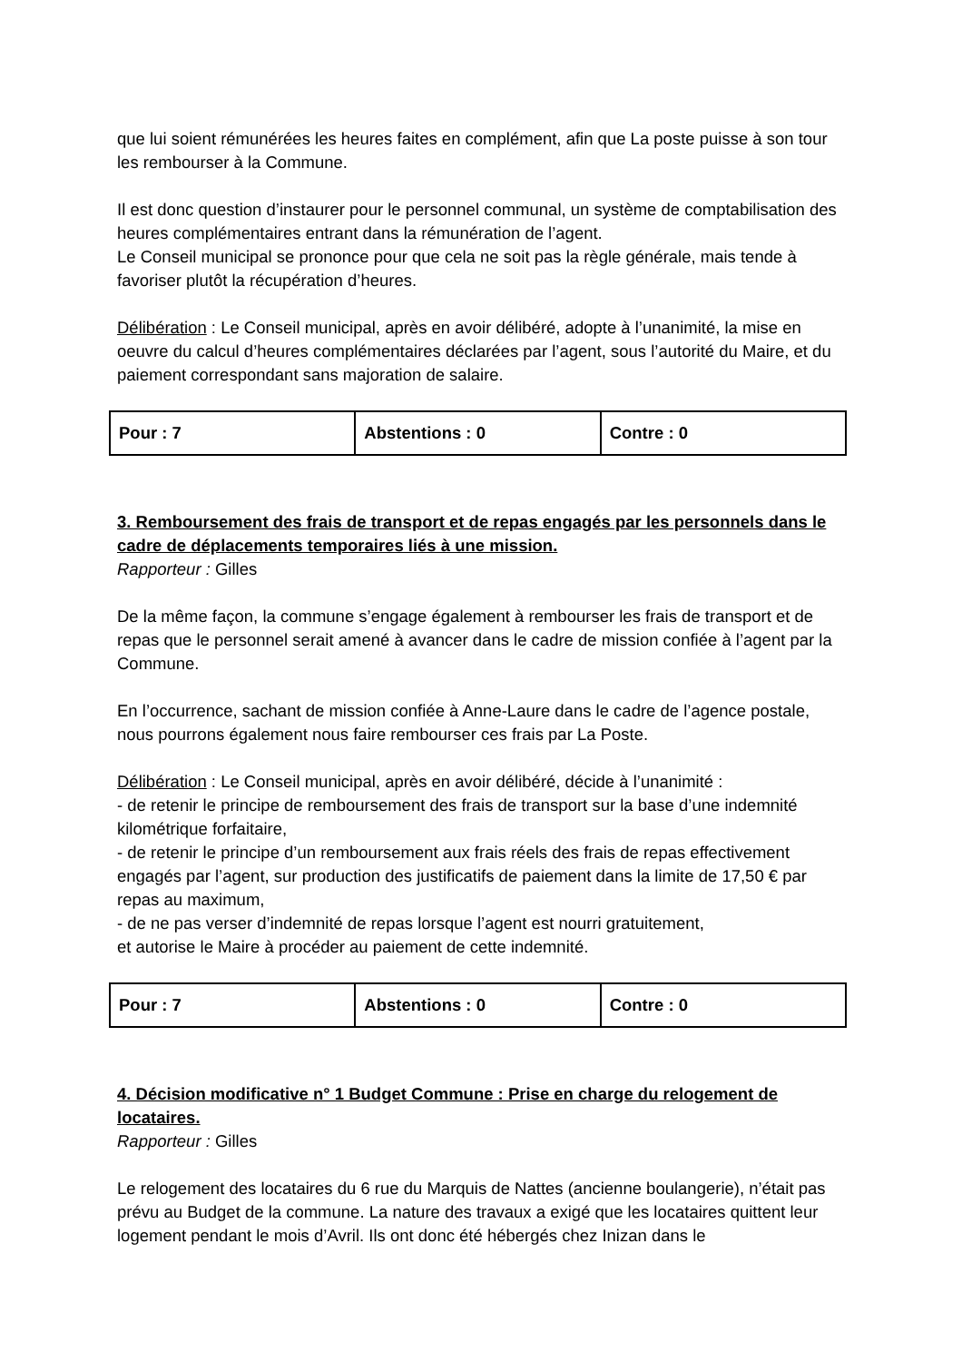que lui soient rémunérées les heures faites en complément, afin que La poste puisse à son tour les rembourser à la Commune.
Il est donc question d’instaurer pour le personnel communal, un système de comptabilisation des heures complémentaires entrant dans la rémunération de l’agent.
Le Conseil municipal se prononce pour que cela ne soit pas la règle générale, mais tende à favoriser plutôt la récupération d’heures.
Délibération : Le Conseil municipal, après en avoir délibéré, adopte à l’unanimité, la mise en oeuvre du calcul d’heures complémentaires déclarées par l’agent, sous l’autorité du Maire, et du paiement correspondant sans majoration de salaire.
| Pour : 7 | Abstentions : 0 | Contre : 0 |
3. Remboursement des frais de transport et de repas engagés par les personnels dans le cadre de déplacements temporaires liés à une mission.
Rapporteur : Gilles
De la même façon, la commune s’engage également à rembourser les frais de transport et de repas que le personnel serait amené à avancer dans le cadre de mission confiée à l’agent par la Commune.
En l’occurrence, sachant de mission confiée à Anne-Laure dans le cadre de l’agence postale, nous pourrons également nous faire rembourser ces frais par La Poste.
Délibération : Le Conseil municipal, après en avoir délibéré, décide à l’unanimité :
- de retenir le principe de remboursement des frais de transport sur la base d’une indemnité kilométrique forfaitaire,
- de retenir le principe d’un remboursement aux frais réels des frais de repas effectivement engagés par l’agent, sur production des justificatifs de paiement dans la limite de 17,50 € par repas au maximum,
- de ne pas verser d’indemnité de repas lorsque l’agent est nourri gratuitement,
et autorise le Maire à procéder au paiement de cette indemnité.
| Pour : 7 | Abstentions : 0 | Contre : 0 |
4. Décision modificative n° 1 Budget Commune : Prise en charge du relogement de locataires.
Rapporteur : Gilles
Le relogement des locataires du 6 rue du Marquis de Nattes (ancienne boulangerie), n’était pas prévu au Budget de la commune. La nature des travaux a exigé que les locataires quittent leur logement pendant le mois d’Avril. Ils ont donc été hébergés chez Inizan dans le